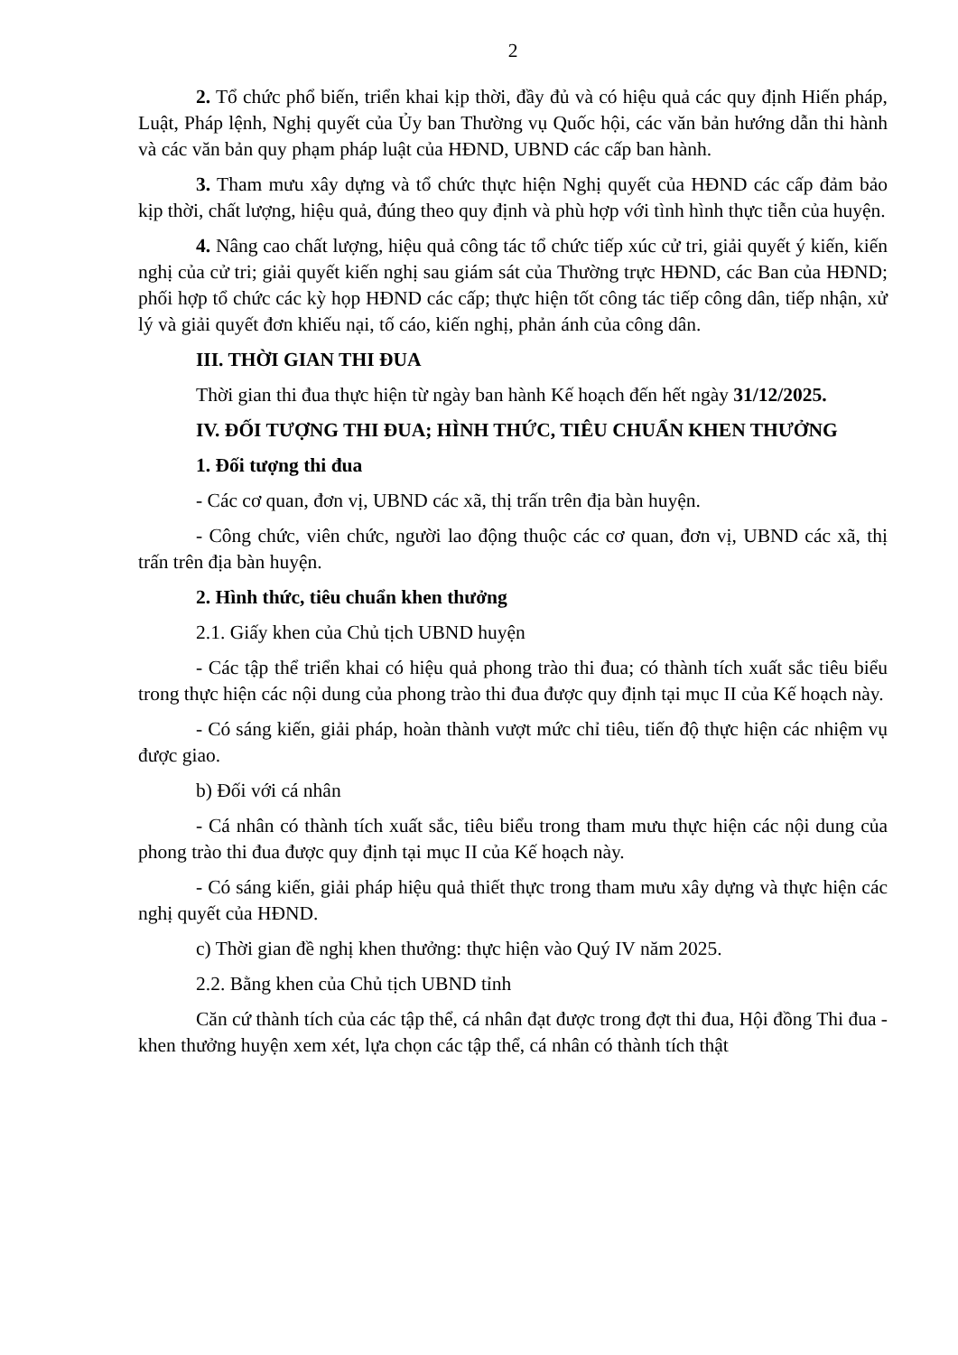2
2. Tổ chức phổ biến, triển khai kịp thời, đầy đủ và có hiệu quả các quy định Hiến pháp, Luật, Pháp lệnh, Nghị quyết của Ủy ban Thường vụ Quốc hội, các văn bản hướng dẫn thi hành và các văn bản quy phạm pháp luật của HĐND, UBND các cấp ban hành.
3. Tham mưu xây dựng và tổ chức thực hiện Nghị quyết của HĐND các cấp đảm bảo kịp thời, chất lượng, hiệu quả, đúng theo quy định và phù hợp với tình hình thực tiễn của huyện.
4. Nâng cao chất lượng, hiệu quả công tác tổ chức tiếp xúc cử tri, giải quyết ý kiến, kiến nghị của cử tri; giải quyết kiến nghị sau giám sát của Thường trực HĐND, các Ban của HĐND; phối hợp tổ chức các kỳ họp HĐND các cấp; thực hiện tốt công tác tiếp công dân, tiếp nhận, xử lý và giải quyết đơn khiếu nại, tố cáo, kiến nghị, phản ánh của công dân.
III. THỜI GIAN THI ĐUA
Thời gian thi đua thực hiện từ ngày ban hành Kế hoạch đến hết ngày 31/12/2025.
IV. ĐỐI TƯỢNG THI ĐUA; HÌNH THỨC, TIÊU CHUẨN KHEN THƯỞNG
1. Đối tượng thi đua
- Các cơ quan, đơn vị, UBND các xã, thị trấn trên địa bàn huyện.
- Công chức, viên chức, người lao động thuộc các cơ quan, đơn vị, UBND các xã, thị trấn trên địa bàn huyện.
2. Hình thức, tiêu chuẩn khen thưởng
2.1. Giấy khen của Chủ tịch UBND huyện
- Các tập thể triển khai có hiệu quả phong trào thi đua; có thành tích xuất sắc tiêu biểu trong thực hiện các nội dung của phong trào thi đua được quy định tại mục II của Kế hoạch này.
- Có sáng kiến, giải pháp, hoàn thành vượt mức chỉ tiêu, tiến độ thực hiện các nhiệm vụ được giao.
b) Đối với cá nhân
- Cá nhân có thành tích xuất sắc, tiêu biểu trong tham mưu thực hiện các nội dung của phong trào thi đua được quy định tại mục II của Kế hoạch này.
- Có sáng kiến, giải pháp hiệu quả thiết thực trong tham mưu xây dựng và thực hiện các nghị quyết của HĐND.
c) Thời gian đề nghị khen thưởng: thực hiện vào Quý IV năm 2025.
2.2. Bằng khen của Chủ tịch UBND tỉnh
Căn cứ thành tích của các tập thể, cá nhân đạt được trong đợt thi đua, Hội đồng Thi đua - khen thưởng huyện xem xét, lựa chọn các tập thể, cá nhân có thành tích thật